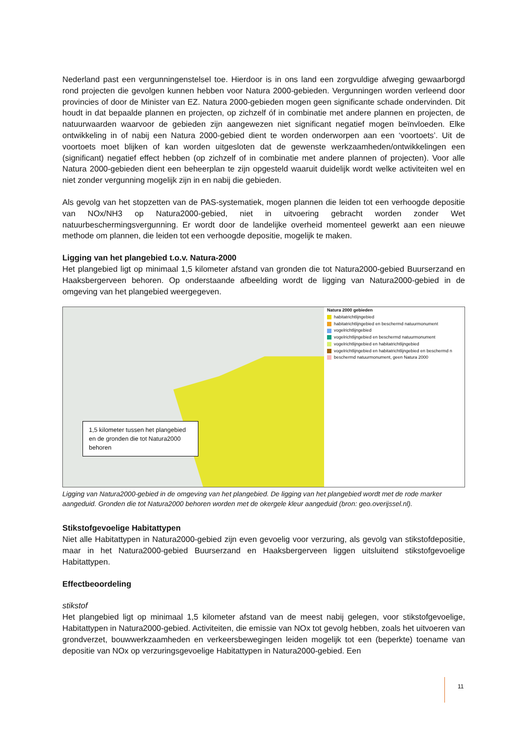Nederland past een vergunningenstelsel toe. Hierdoor is in ons land een zorgvuldige afweging gewaarborgd rond projecten die gevolgen kunnen hebben voor Natura 2000-gebieden. Vergunningen worden verleend door provincies of door de Minister van EZ. Natura 2000-gebieden mogen geen significante schade ondervinden. Dit houdt in dat bepaalde plannen en projecten, op zichzelf óf in combinatie met andere plannen en projecten, de natuurwaarden waarvoor de gebieden zijn aangewezen niet significant negatief mogen beïnvloeden. Elke ontwikkeling in of nabij een Natura 2000-gebied dient te worden onderworpen aan een ‘voortoets’. Uit de voortoets moet blijken of kan worden uitgesloten dat de gewenste werkzaamheden/ontwikkelingen een (significant) negatief effect hebben (op zichzelf of in combinatie met andere plannen of projecten). Voor alle Natura 2000-gebieden dient een beheerplan te zijn opgesteld waaruit duidelijk wordt welke activiteiten wel en niet zonder vergunning mogelijk zijn in en nabij die gebieden.
Als gevolg van het stopzetten van de PAS-systematiek, mogen plannen die leiden tot een verhoogde depositie van NOx/NH3 op Natura2000-gebied, niet in uitvoering gebracht worden zonder Wet natuurbeschermingsvergunning. Er wordt door de landelijke overheid momenteel gewerkt aan een nieuwe methode om plannen, die leiden tot een verhoogde depositie, mogelijk te maken.
Ligging van het plangebied t.o.v. Natura-2000
Het plangebied ligt op minimaal 1,5 kilometer afstand van gronden die tot Natura2000-gebied Buurserzand en Haaksbergerveen behoren. Op onderstaande afbeelding wordt de ligging van Natura2000-gebied in de omgeving van het plangebied weergegeven.
1,5 kilometer tussen het plangebied en de gronden die tot Natura2000 behoren
Natura 2000 gebieden
habitatrichtlijngebied
habitatrichtlijngebied en beschermd natuurmonument
vogelrichtlijngebied
vogelrichtlijngebied en beschermd natuurmonument
vogelrichtlijngebied en habitatrichtlijngebied
vogelrichtlijngebied en habitatrichtlijngebied en beschermd n
beschermd natuurmonument, geen Natura 2000
Ligging van Natura2000-gebied in de omgeving van het plangebied. De ligging van het plangebied wordt met de rode marker aangeduid. Gronden die tot Natura2000 behoren worden met de okergele kleur aangeduid (bron: geo.overijssel.nl).
Stikstofgevoelige Habitattypen
Niet alle Habitattypen in Natura2000-gebied zijn even gevoelig voor verzuring, als gevolg van stikstofdepositie, maar in het Natura2000-gebied Buurserzand en Haaksbergerveen liggen uitsluitend stikstofgevoelige Habitattypen.
Effectbeoordeling
stikstof
Het plangebied ligt op minimaal 1,5 kilometer afstand van de meest nabij gelegen, voor stikstofgevoelige, Habitattypen in Natura2000-gebied. Activiteiten, die emissie van NOx tot gevolg hebben, zoals het uitvoeren van grondverzet, bouwwerkzaamheden en verkeersbewegingen leiden mogelijk tot een (beperkte) toename van depositie van NOx op verzuringsgevoelige Habitattypen in Natura2000-gebied. Een
11